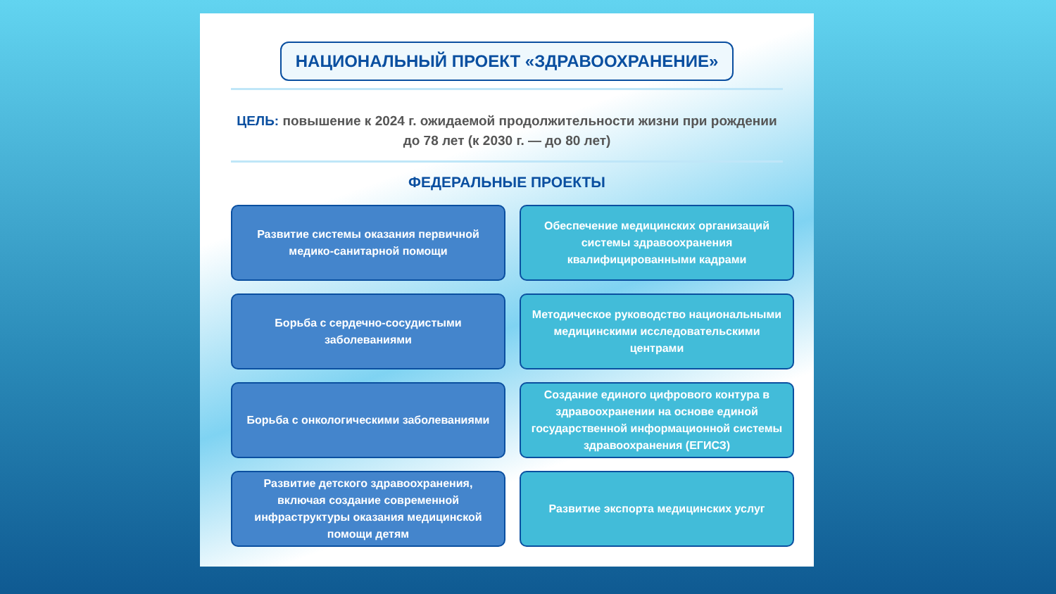НАЦИОНАЛЬНЫЙ ПРОЕКТ «ЗДРАВООХРАНЕНИЕ»
ЦЕЛЬ: повышение к 2024 г. ожидаемой продолжительности жизни при рождении до 78 лет (к 2030 г. — до 80 лет)
ФЕДЕРАЛЬНЫЕ ПРОЕКТЫ
Развитие системы оказания первичной медико-санитарной помощи
Обеспечение медицинских организаций системы здравоохранения квалифицированными кадрами
Борьба с сердечно-сосудистыми заболеваниями
Методическое руководство национальными медицинскими исследовательскими центрами
Борьба с онкологическими заболеваниями
Создание единого цифрового контура в здравоохранении на основе единой государственной информационной системы здравоохранения (ЕГИСЗ)
Развитие детского здравоохранения, включая создание современной инфраструктуры оказания медицинской помощи детям
Развитие экспорта медицинских услуг